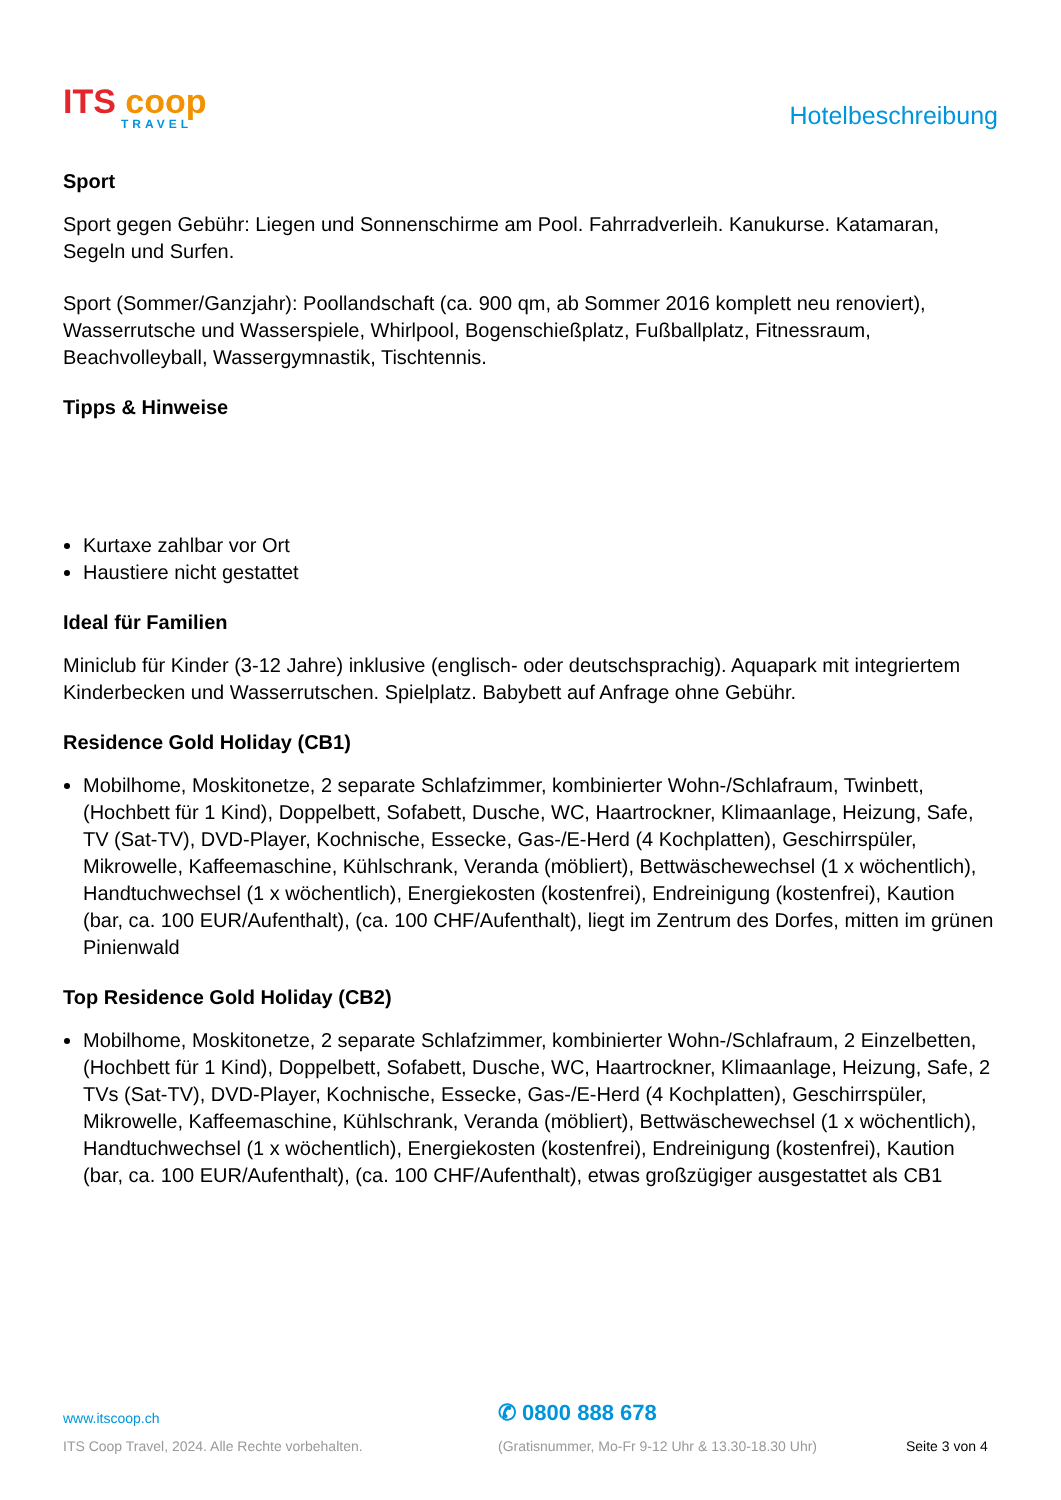ITS coop
TRAVEL
Hotelbeschreibung
Sport
Sport gegen Gebühr: Liegen und Sonnenschirme am Pool. Fahrradverleih. Kanukurse. Katamaran, Segeln und Surfen.
Sport (Sommer/Ganzjahr): Poollandschaft (ca. 900 qm, ab Sommer 2016 komplett neu renoviert), Wasserrutsche und Wasserspiele, Whirlpool, Bogenschießplatz, Fußballplatz, Fitnessraum, Beachvolleyball, Wassergymnastik, Tischtennis.
Tipps & Hinweise
Kurtaxe zahlbar vor Ort
Haustiere nicht gestattet
Ideal für Familien
Miniclub für Kinder (3-12 Jahre) inklusive (englisch- oder deutschsprachig). Aquapark mit integriertem Kinderbecken und Wasserrutschen. Spielplatz. Babybett auf Anfrage ohne Gebühr.
Residence Gold Holiday (CB1)
Mobilhome, Moskitonetze, 2 separate Schlafzimmer, kombinierter Wohn-/Schlafraum, Twinbett, (Hochbett für 1 Kind), Doppelbett, Sofabett, Dusche, WC, Haartrockner, Klimaanlage, Heizung, Safe, TV (Sat-TV), DVD-Player, Kochnische, Essecke, Gas-/E-Herd (4 Kochplatten), Geschirrspüler, Mikrowelle, Kaffeemaschine, Kühlschrank, Veranda (möbliert), Bettwäschewechsel (1 x wöchentlich), Handtuchwechsel (1 x wöchentlich), Energiekosten (kostenfrei), Endreinigung (kostenfrei), Kaution (bar, ca. 100 EUR/Aufenthalt), (ca. 100 CHF/Aufenthalt), liegt im Zentrum des Dorfes, mitten im grünen Pinienwald
Top Residence Gold Holiday (CB2)
Mobilhome, Moskitonetze, 2 separate Schlafzimmer, kombinierter Wohn-/Schlafraum, 2 Einzelbetten, (Hochbett für 1 Kind), Doppelbett, Sofabett, Dusche, WC, Haartrockner, Klimaanlage, Heizung, Safe, 2 TVs (Sat-TV), DVD-Player, Kochnische, Essecke, Gas-/E-Herd (4 Kochplatten), Geschirrspüler, Mikrowelle, Kaffeemaschine, Kühlschrank, Veranda (möbliert), Bettwäschewechsel (1 x wöchentlich), Handtuchwechsel (1 x wöchentlich), Energiekosten (kostenfrei), Endreinigung (kostenfrei), Kaution (bar, ca. 100 EUR/Aufenthalt), (ca. 100 CHF/Aufenthalt), etwas großzügiger ausgestattet als CB1
www.itscoop.ch
✆ 0800 888 678
ITS Coop Travel, 2024. Alle Rechte vorbehalten. (Gratisnummer, Mo-Fr 9-12 Uhr & 13.30-18.30 Uhr) Seite 3 von 4